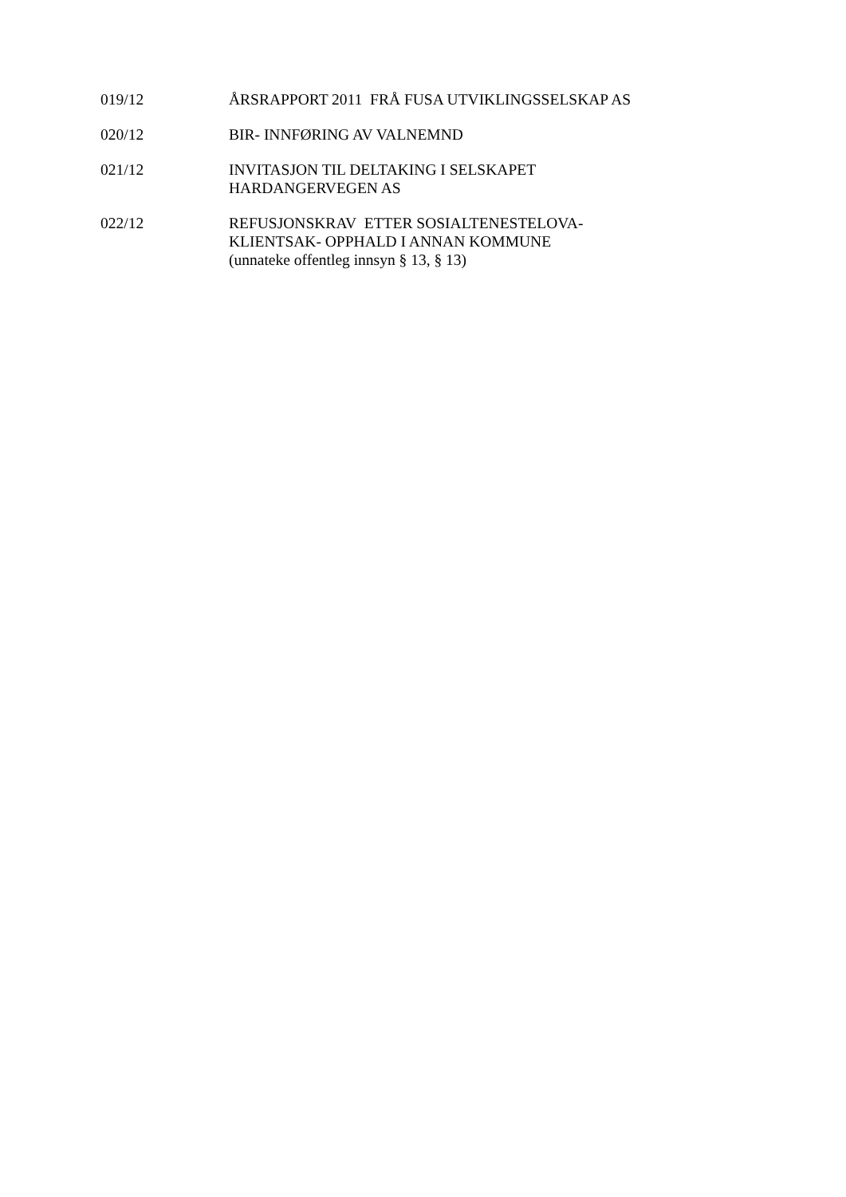019/12 ÅRSRAPPORT 2011 FRÅ FUSA UTVIKLINGSSELSKAP AS
020/12 BIR- INNFØRING AV VALNEMND
021/12 INVITASJON TIL DELTAKING I SELSKAPET
HARDANGERVEGEN AS
022/12 REFUSJONSKRAV ETTER SOSIALTENESTELOVA-
KLIENTSAK- OPPHALD I ANNAN KOMMUNE
(unnateke offentleg innsyn § 13, § 13)